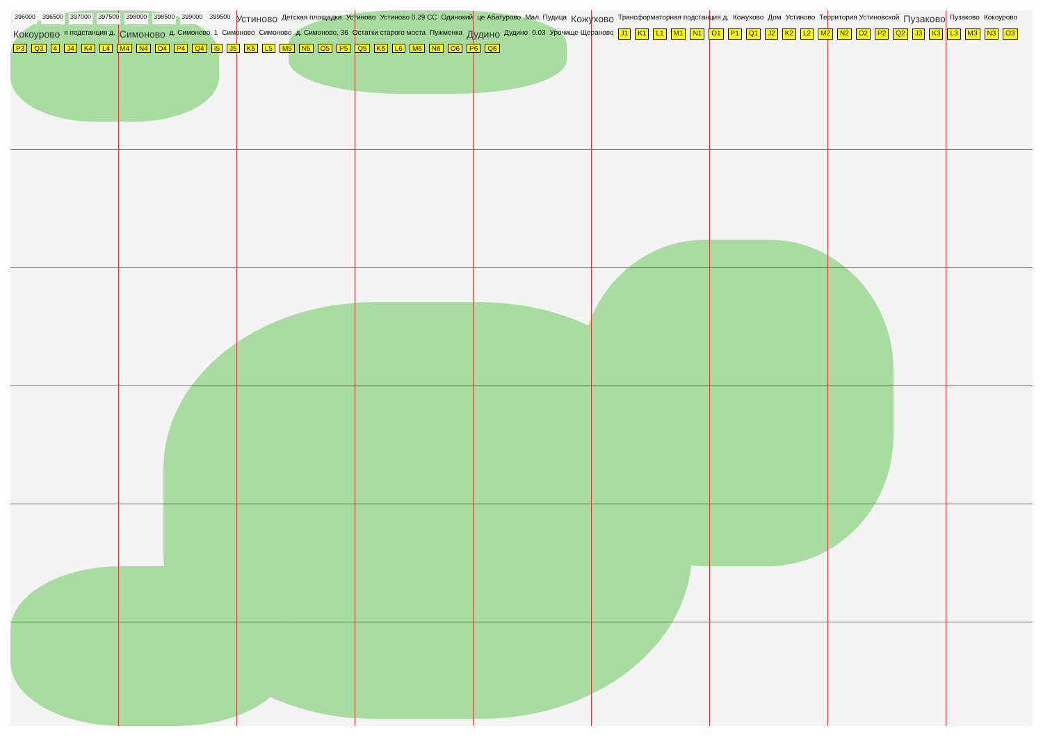396000 396500 397000 397500 398000 398500 399000 399500 Устиново Детская площадка Устиново Устиново 0.29 СС Одинокий це Абатурово Мал. Пудица Кожухово Трансформаторная подстанция д. Кожухово Дом Устиново Территория Устиновской Пузаково Пузаково Кокоурово Кокоурово я подстанция д. Симоново д. Симоново, 1 Симоново Симоново д. Симоново, 36 Остатки старого моста Пужменка Дудино Дудино 0.03 Урочище Щераново J1 K1 L1 M1 N1 O1 P1 Q1 J2 K2 L2 M2 N2 O2 P2 Q2 J3 K3 L3 M3 N3 O3 P3 Q3 4 J4 K4 L4 M4 N4 O4 P4 Q4 I5 J5 K5 L5 M5 N5 O5 P5 Q5 K6 L6 M6 N6 O6 P6 Q6